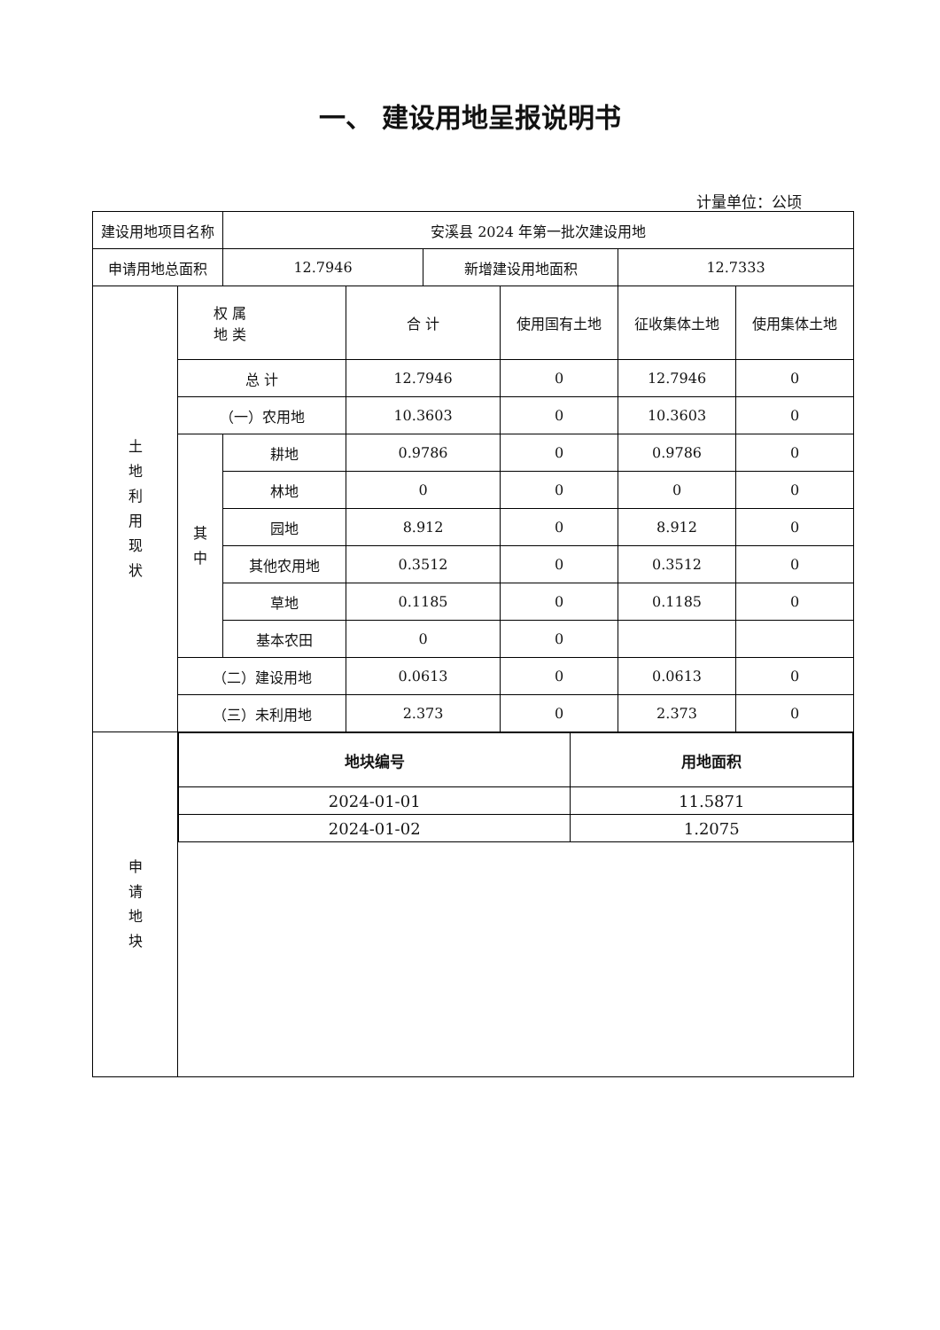一、 建设用地呈报说明书
计量单位：公顷
| 建设用地项目名称 | | 安溪县 2024 年第一批次建设用地 | | | | | |
| 申请用地总面积 | | 12.7946 | | 新增建设用地面积 | | 12.7333 | |
| 土 地 利 用 现 状 | 权 属 地 类 | | 合 计 | | 使用国有土地 | 征收集体土地 | 使用集体土地 |
| | 总 计 | | 12.7946 | | 0 | 12.7946 | 0 |
| | （一）农用地 | | 10.3603 | | 0 | 10.3603 | 0 |
| | 其 中 | 耕地 | 0.9786 | | 0 | 0.9786 | 0 |
| | | 林地 | 0 | | 0 | 0 | 0 |
| | | 园地 | 8.912 | | 0 | 8.912 | 0 |
| | | 其他农用地 | 0.3512 | | 0 | 0.3512 | 0 |
| | | 草地 | 0.1185 | | 0 | 0.1185 | 0 |
| | | 基本农田 | 0 | | 0 | | |
| | （二）建设用地 | | 0.0613 | | 0 | 0.0613 | 0 |
| | （三）未利用地 | | 2.373 | | 0 | 2.373 | 0 |
| 申 请 地 块 | / 地块编号 / 用地面积 / / --- / --- / / 2024-01-01 / 11.5871 / / 2024-01-02 / 1.2075 / | | | | | | |